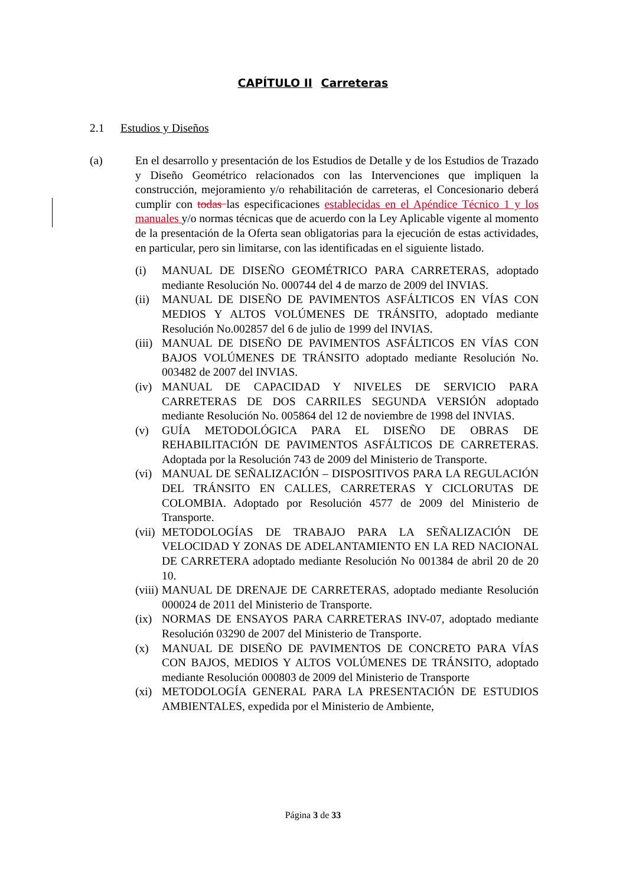CAPÍTULO II Carreteras
2.1 Estudios y Diseños
(a) En el desarrollo y presentación de los Estudios de Detalle y de los Estudios de Trazado y Diseño Geométrico relacionados con las Intervenciones que impliquen la construcción, mejoramiento y/o rehabilitación de carreteras, el Concesionario deberá cumplir con todas las especificaciones establecidas en el Apéndice Técnico 1 y los manuales y/o normas técnicas que de acuerdo con la Ley Aplicable vigente al momento de la presentación de la Oferta sean obligatorias para la ejecución de estas actividades, en particular, pero sin limitarse, con las identificadas en el siguiente listado.
(i) MANUAL DE DISEÑO GEOMÉTRICO PARA CARRETERAS, adoptado mediante Resolución No. 000744 del 4 de marzo de 2009 del INVIAS.
(ii) MANUAL DE DISEÑO DE PAVIMENTOS ASFÁLTICOS EN VÍAS CON MEDIOS Y ALTOS VOLÚMENES DE TRÁNSITO, adoptado mediante Resolución No.002857 del 6 de julio de 1999 del INVIAS.
(iii) MANUAL DE DISEÑO DE PAVIMENTOS ASFÁLTICOS EN VÍAS CON BAJOS VOLÚMENES DE TRÁNSITO adoptado mediante Resolución No. 003482 de 2007 del INVIAS.
(iv) MANUAL DE CAPACIDAD Y NIVELES DE SERVICIO PARA CARRETERAS DE DOS CARRILES SEGUNDA VERSIÓN adoptado mediante Resolución No. 005864 del 12 de noviembre de 1998 del INVIAS.
(v) GUÍA METODOLÓGICA PARA EL DISEÑO DE OBRAS DE REHABILITACIÓN DE PAVIMENTOS ASFÁLTICOS DE CARRETERAS. Adoptada por la Resolución 743 de 2009 del Ministerio de Transporte.
(vi) MANUAL DE SEÑALIZACIÓN – DISPOSITIVOS PARA LA REGULACIÓN DEL TRÁNSITO EN CALLES, CARRETERAS Y CICLORUTAS DE COLOMBIA. Adoptado por Resolución 4577 de 2009 del Ministerio de Transporte.
(vii) METODOLOGÍAS DE TRABAJO PARA LA SEÑALIZACIÓN DE VELOCIDAD Y ZONAS DE ADELANTAMIENTO EN LA RED NACIONAL DE CARRETERA adoptado mediante Resolución No 001384 de abril 20 de 20 10.
(viii) MANUAL DE DRENAJE DE CARRETERAS, adoptado mediante Resolución 000024 de 2011 del Ministerio de Transporte.
(ix) NORMAS DE ENSAYOS PARA CARRETERAS INV-07, adoptado mediante Resolución 03290 de 2007 del Ministerio de Transporte.
(x) MANUAL DE DISEÑO DE PAVIMENTOS DE CONCRETO PARA VÍAS CON BAJOS, MEDIOS Y ALTOS VOLÚMENES DE TRÁNSITO, adoptado mediante Resolución 000803 de 2009 del Ministerio de Transporte
(xi) METODOLOGÍA GENERAL PARA LA PRESENTACIÓN DE ESTUDIOS AMBIENTALES, expedida por el Ministerio de Ambiente,
Página 3 de 33